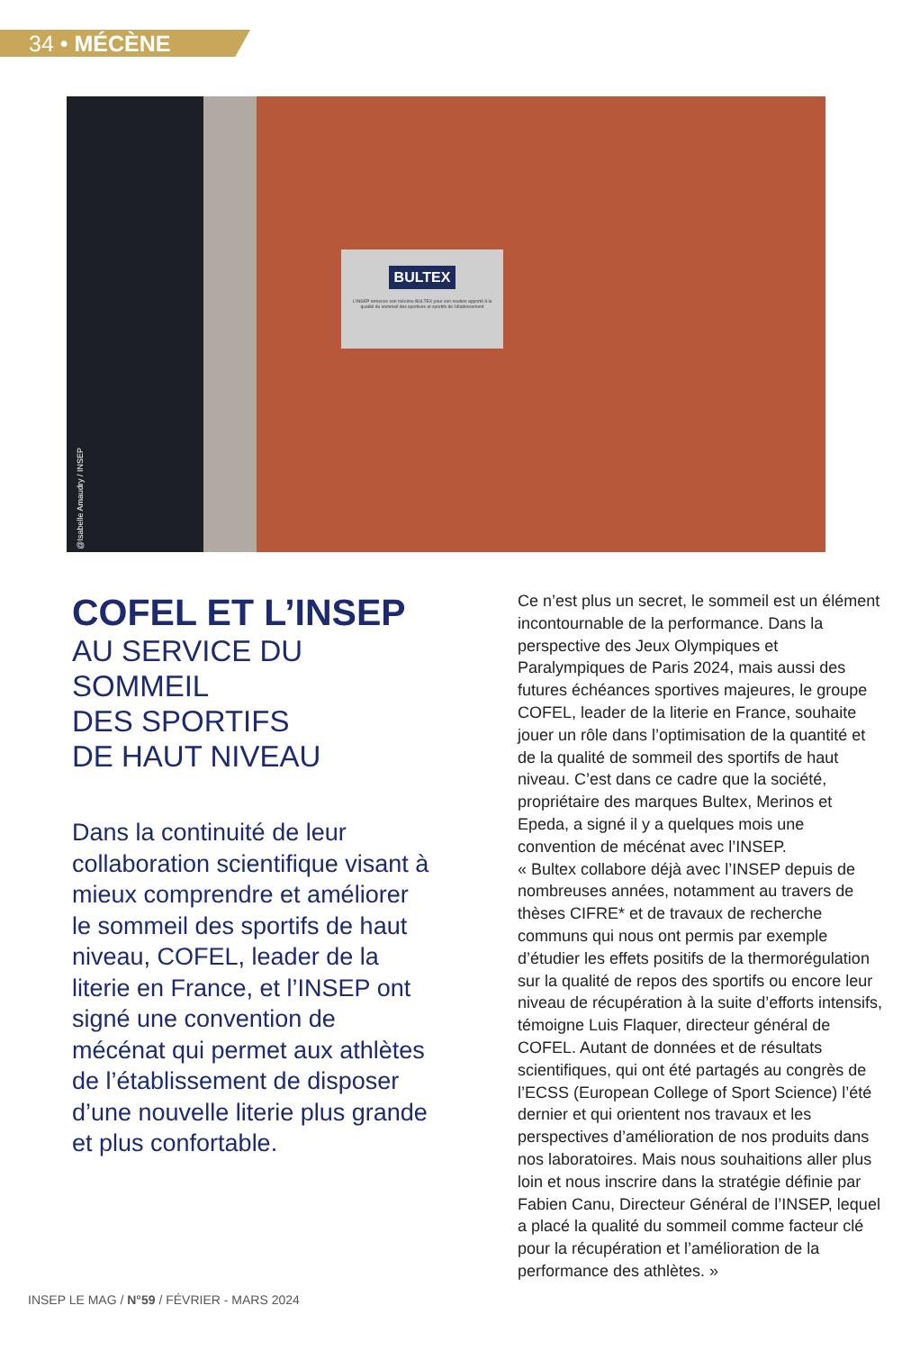34 • MÉCÈNE
BULTEX
L'INSEP remercie son mécène BULTEX pour son soutien apporté à la qualité du sommeil des sportives et sportifs de l'établissement
@Isabelle Amaudry / INSEP
COFEL ET L’INSEP
AU SERVICE DU SOMMEIL
DES SPORTIFS
DE HAUT NIVEAU
Dans la continuité de leur collaboration scientifique visant à mieux comprendre et améliorer le sommeil des sportifs de haut niveau, COFEL, leader de la literie en France, et l’INSEP ont signé une convention de mécénat qui permet aux athlètes de l’établissement de disposer d’une nouvelle literie plus grande et plus confortable.
Ce n’est plus un secret, le sommeil est un élément incontournable de la performance. Dans la perspective des Jeux Olympiques et Paralympiques de Paris 2024, mais aussi des futures échéances sportives majeures, le groupe COFEL, leader de la literie en France, souhaite jouer un rôle dans l’optimisation de la quantité et de la qualité de sommeil des sportifs de haut niveau. C’est dans ce cadre que la société, propriétaire des marques Bultex, Merinos et Epeda, a signé il y a quelques mois une convention de mécénat avec l’INSEP.
« Bultex collabore déjà avec l’INSEP depuis de nombreuses années, notamment au travers de thèses CIFRE* et de travaux de recherche communs qui nous ont permis par exemple d’étudier les effets positifs de la thermorégulation sur la qualité de repos des sportifs ou encore leur niveau de récupération à la suite d’efforts intensifs, témoigne Luis Flaquer, directeur général de COFEL. Autant de données et de résultats scientifiques, qui ont été partagés au congrès de l’ECSS (European College of Sport Science) l’été dernier et qui orientent nos travaux et les perspectives d’amélioration de nos produits dans nos laboratoires. Mais nous souhaitions aller plus loin et nous inscrire dans la stratégie définie par Fabien Canu, Directeur Général de l’INSEP, lequel a placé la qualité du sommeil comme facteur clé pour la récupération et l’amélioration de la performance des athlètes. »
INSEP LE MAG / N°59 / FÉVRIER - MARS 2024